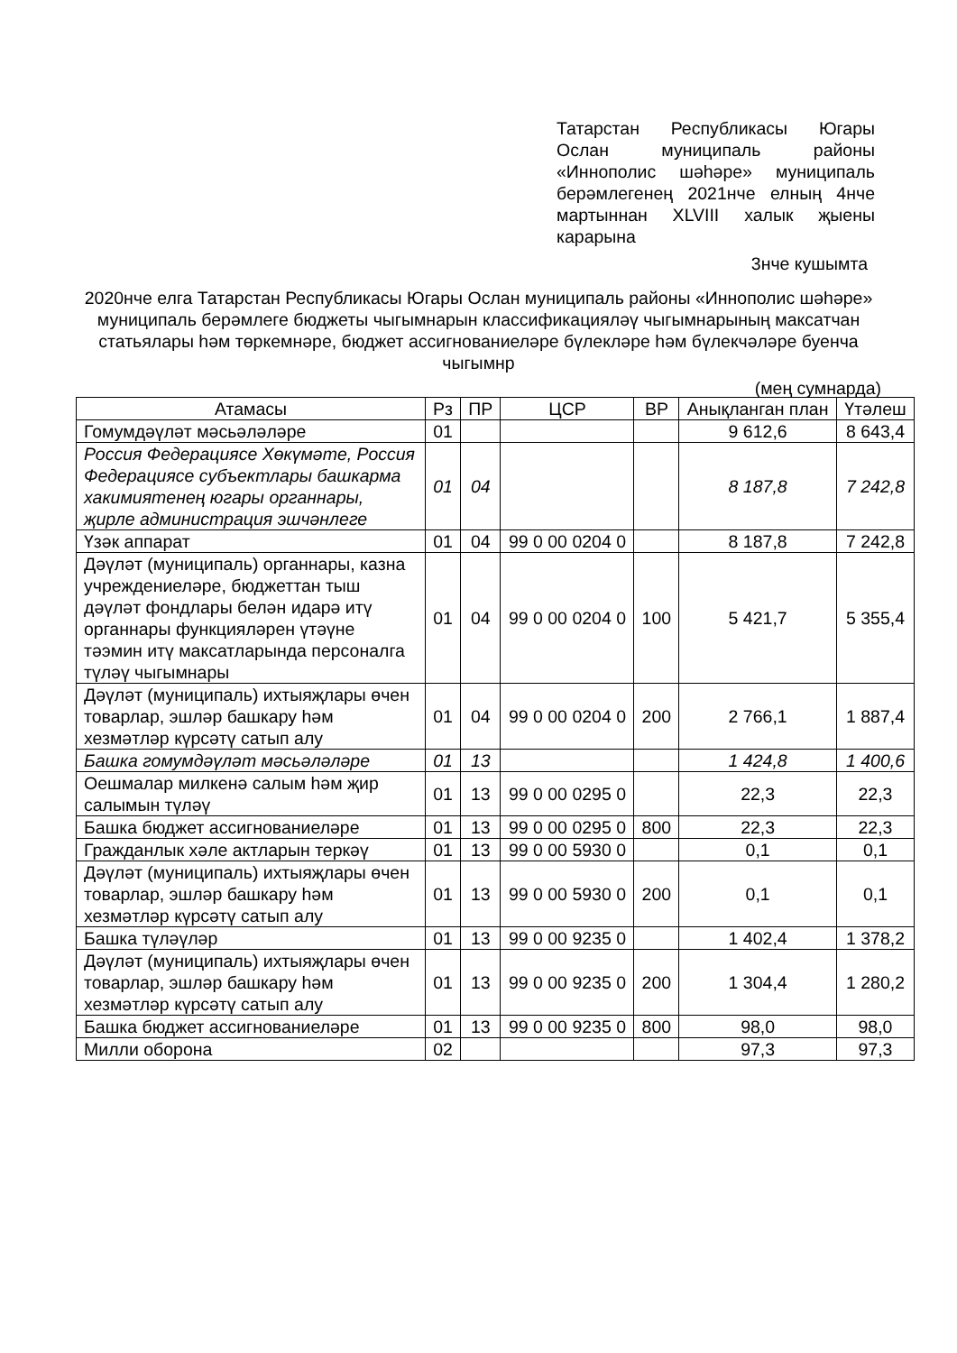Татарстан Республикасы Югары Ослан муниципаль районы «Иннополис шәһәре» муниципаль берәмлегенең 2021нче елның 4нче мартыннан XLVIII халык җыены карарына
3нче кушымта
2020нче елга Татарстан Республикасы Югары Ослан муниципаль районы «Иннополис шәһәре» муниципаль берәмлеге бюджеты чыгымнарын классификациялəү чыгымнарының максатчан статьялары һәм төркемнәре, бюджет ассигнованиеләре бүлекләре һәм бүлекчәләре буенча чыгымнр
(мең сумнарда)
| Атамасы | Рз | ПР | ЦСР | ВР | Анықланган план | Үтәлеш |
| --- | --- | --- | --- | --- | --- | --- |
| Гомумдәүләт мәсьәләләре | 01 | | | | 9 612,6 | 8 643,4 |
| Россия Федерациясе Хөкүмәте, Россия Федерациясе субъектлары башкарма хакимиятенең югары органнары, җирле администрация эшчәнлеге | 01 | 04 | | | 8 187,8 | 7 242,8 |
| Үзәк аппарат | 01 | 04 | 99 0 00 0204 0 | | 8 187,8 | 7 242,8 |
| Дәүләт (муниципаль) органнары, казна учреждениеләре, бюджеттан тыш дәүләт фондлары белән идарә итү органнары функцияләрен үтәүне тәэмин итү максатларында персоналга түләү чыгымнары | 01 | 04 | 99 0 00 0204 0 | 100 | 5 421,7 | 5 355,4 |
| Дәүләт (муниципаль) ихтыяҗлары өчен товарлар, эшләр башкару һәм хезмәтләр күрсәтү сатып алу | 01 | 04 | 99 0 00 0204 0 | 200 | 2 766,1 | 1 887,4 |
| Башка гомумдәүләт мәсьәләләре | 01 | 13 | | | 1 424,8 | 1 400,6 |
| Оешмалар милкенә салым һәм җир салымын түләү | 01 | 13 | 99 0 00 0295 0 | | 22,3 | 22,3 |
| Башка бюджет ассигнованиеләре | 01 | 13 | 99 0 00 0295 0 | 800 | 22,3 | 22,3 |
| Гражданлык хәле актларын теркәү | 01 | 13 | 99 0 00 5930 0 | | 0,1 | 0,1 |
| Дәүләт (муниципаль) ихтыяҗлары өчен товарлар, эшләр башкару һәм хезмәтләр күрсәтү сатып алу | 01 | 13 | 99 0 00 5930 0 | 200 | 0,1 | 0,1 |
| Башка түләүләр | 01 | 13 | 99 0 00 9235 0 | | 1 402,4 | 1 378,2 |
| Дәүләт (муниципаль) ихтыяҗлары өчен товарлар, эшләр башкару һәм хезмәтләр күрсәтү сатып алу | 01 | 13 | 99 0 00 9235 0 | 200 | 1 304,4 | 1 280,2 |
| Башка бюджет ассигнованиеләре | 01 | 13 | 99 0 00 9235 0 | 800 | 98,0 | 98,0 |
| Милли оборона | 02 | | | | 97,3 | 97,3 |